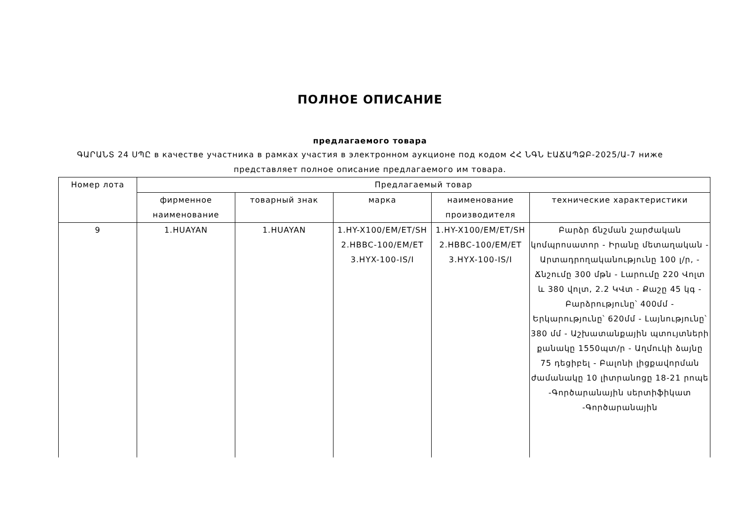ПОЛНОЕ ОПИСАНИЕ
предлагаемого товара
ԳԱՐԱՆՏ 24 ՍՊԸ в качестве участника в рамках участия в электронном аукционе под кодом ՀՀ ՆԳՆ ԷԱՃԱՊՁԲ-2025/Ա-7 ниже представляет полное описание предлагаемого им товара.
| Номер лота | Предлагаемый товар | | | | |
| --- | --- | --- | --- | --- | --- |
| | фирменное наименование | товарный знак | марка | наименование производителя | технические характеристики |
| 9 | 1.HUAYAN | 1.HUAYAN | 1.HY-X100/EM/ET/SH 2.HBBC-100/EM/ET 3.HYX-100-IS/I | 1.HY-X100/EM/ET/SH 2.HBBC-100/EM/ET 3.HYX-100-IS/I | Բարձր ճնշման շարժական կոմպրոսատոր - Իրանը մետաղական - Արտադրողականությունը 100 լ/ր, - Ճնշումը 300 մթն - Լարումը 220 Վոլտ և 380 վոլտ, 2.2 ԿՎտ - Քաշը 45 կգ - Բարձրությունը՝ 400մմ - Երկարությունը՝ 620մմ - Լայնությունը՝ 380 մմ - Աշխատանքային պտույտների քանակը 1550պտ/ր - Աղմուկի ձայնը 75 դեցիբել - Բալոնի լիցքավորման ժամանակը 10 լիտրանոցը 18-21 րոպե -Գործարանային սերտիֆիկատ -Գործարանային |